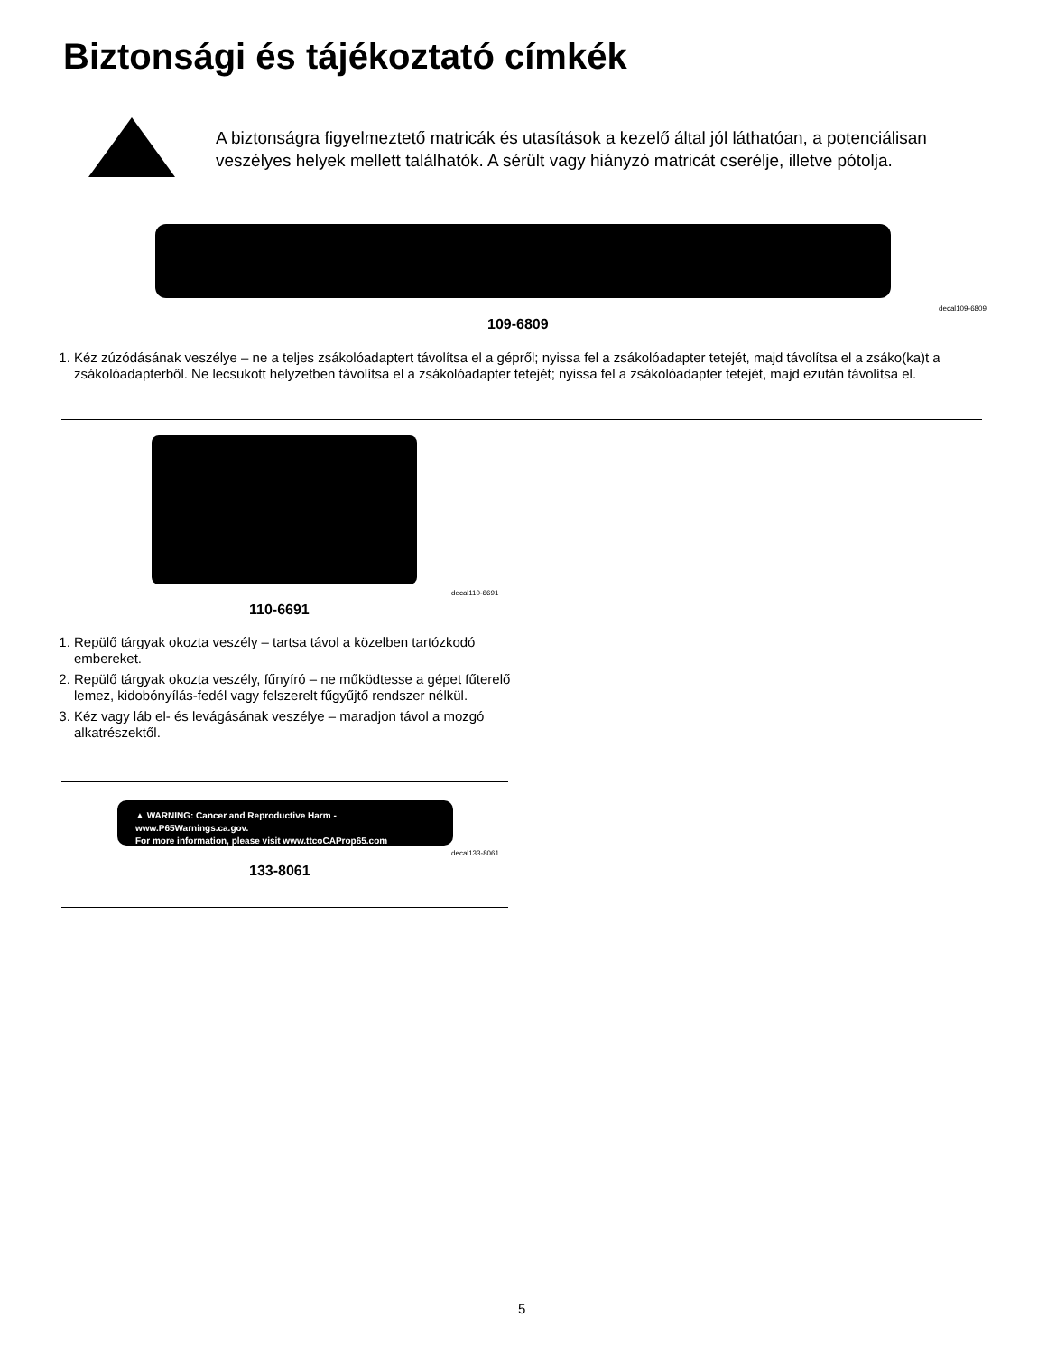Biztonsági és tájékoztató címkék
A biztonságra figyelmeztető matricák és utasítások a kezelő által jól láthatóan, a potenciálisan veszélyes helyek mellett találhatók. A sérült vagy hiányzó matricát cserélje, illetve pótolja.
decal109-6809
109-6809
1. Kéz zúzódásának veszélye – ne a teljes zsákolóadaptert távolítsa el a gépről; nyissa fel a zsákolóadapter tetejét, majd távolítsa el a zsáko(ka)t a zsákolóadapterből. Ne lecsukott helyzetben távolítsa el a zsákolóadapter tetejét; nyissa fel a zsákolóadapter tetejét, majd ezután távolítsa el.
decal110-6691
110-6691
1. Repülő tárgyak okozta veszély – tartsa távol a közelben tartózkodó embereket.
2. Repülő tárgyak okozta veszély, fűnyíró – ne működtesse a gépet fűterelő lemez, kidobónyílás-fedél vagy felszerelt fűgyűjtő rendszer nélkül.
3. Kéz vagy láb el- és levágásának veszélye – maradjon távol a mozgó alkatrészektől.
▲ WARNING: Cancer and Reproductive Harm - www.P65Warnings.ca.gov.
For more information, please visit www.ttcoCAProp65.com
decal133-8061
133-8061
5